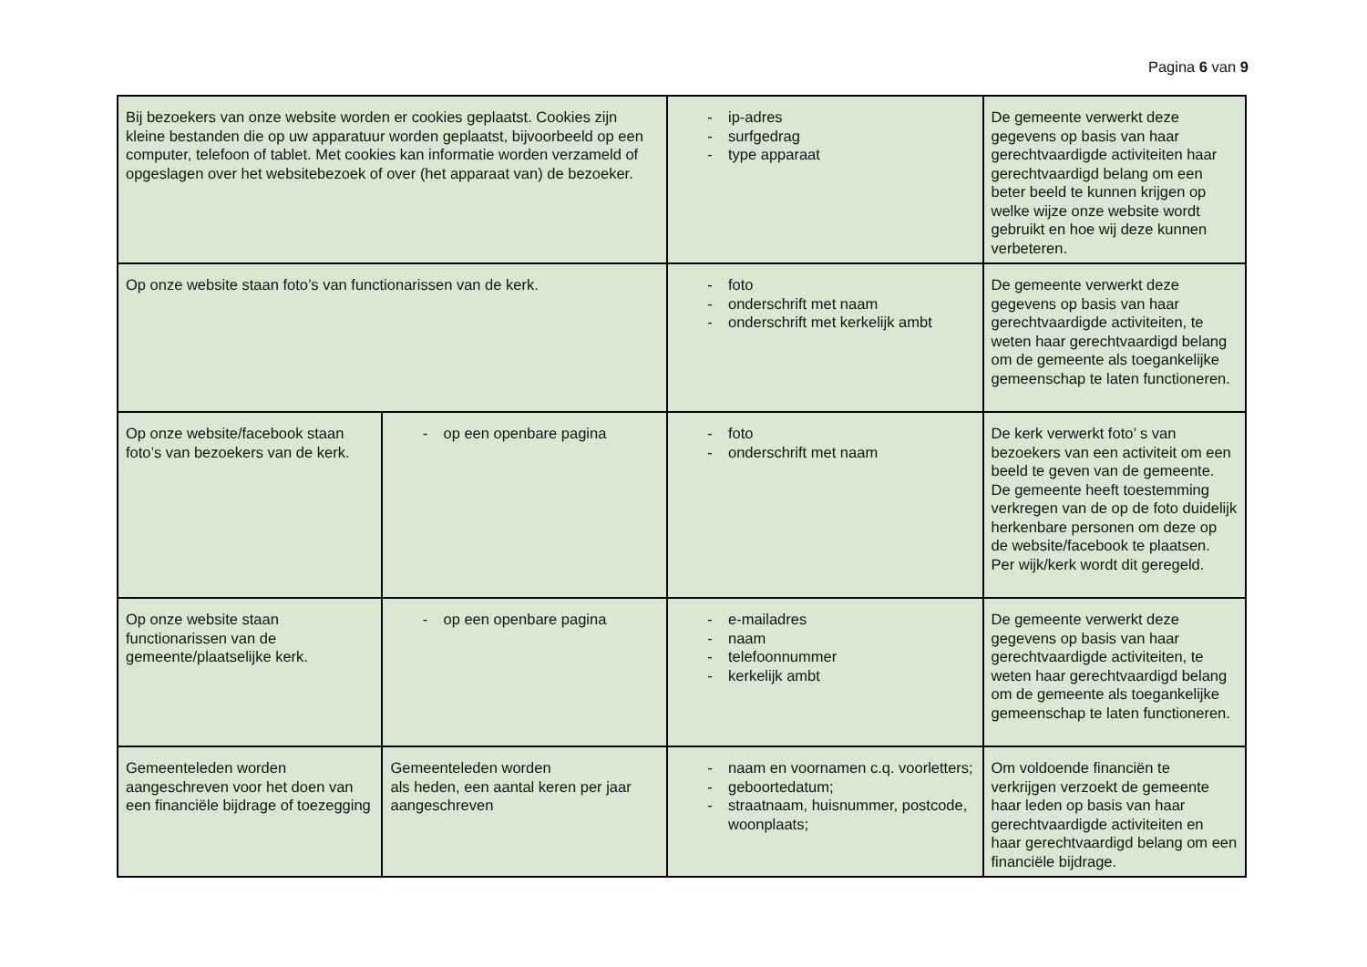Pagina 6 van 9
| Bij bezoekers van onze website worden er cookies geplaatst. Cookies zijn kleine bestanden die op uw apparatuur worden geplaatst, bijvoorbeeld op een computer, telefoon of tablet. Met cookies kan informatie worden verzameld of opgeslagen over het websitebezoek of over (het apparaat van) de bezoeker. | | - ip-adres - surfgedrag - type apparaat | De gemeente verwerkt deze gegevens op basis van haar gerechtvaardigde activiteiten haar gerechtvaardigd belang om een beter beeld te kunnen krijgen op welke wijze onze website wordt gebruikt en hoe wij deze kunnen verbeteren. |
| Op onze website staan foto’s van functionarissen van de kerk. | | - foto - onderschrift met naam - onderschrift met kerkelijk ambt | De gemeente verwerkt deze gegevens op basis van haar gerechtvaardigde activiteiten, te weten haar gerechtvaardigd belang om de gemeente als toegankelijke gemeenschap te laten functioneren. |
| Op onze website/facebook staan foto’s van bezoekers van de kerk. | - op een openbare pagina | - foto - onderschrift met naam | De kerk verwerkt foto’ s van bezoekers van een activiteit om een beeld te geven van de gemeente. De gemeente heeft toestemming verkregen van de op de foto duidelijk herkenbare personen om deze op de website/facebook te plaatsen. Per wijk/kerk wordt dit geregeld. |
| Op onze website staan functionarissen van de gemeente/plaatselijke kerk. | - op een openbare pagina | - e-mailadres - naam - telefoonnummer - kerkelijk ambt | De gemeente verwerkt deze gegevens op basis van haar gerechtvaardigde activiteiten, te weten haar gerechtvaardigd belang om de gemeente als toegankelijke gemeenschap te laten functioneren. |
| Gemeenteleden worden aangeschreven voor het doen van een financiële bijdrage of toezegging | Gemeenteleden worden als heden, een aantal keren per jaar aangeschreven | - naam en voornamen c.q. voorletters; - geboortedatum; - straatnaam, huisnummer, postcode, woonplaats; | Om voldoende financiën te verkrijgen verzoekt de gemeente haar leden op basis van haar gerechtvaardigde activiteiten en haar gerechtvaardigd belang om een financiële bijdrage. |